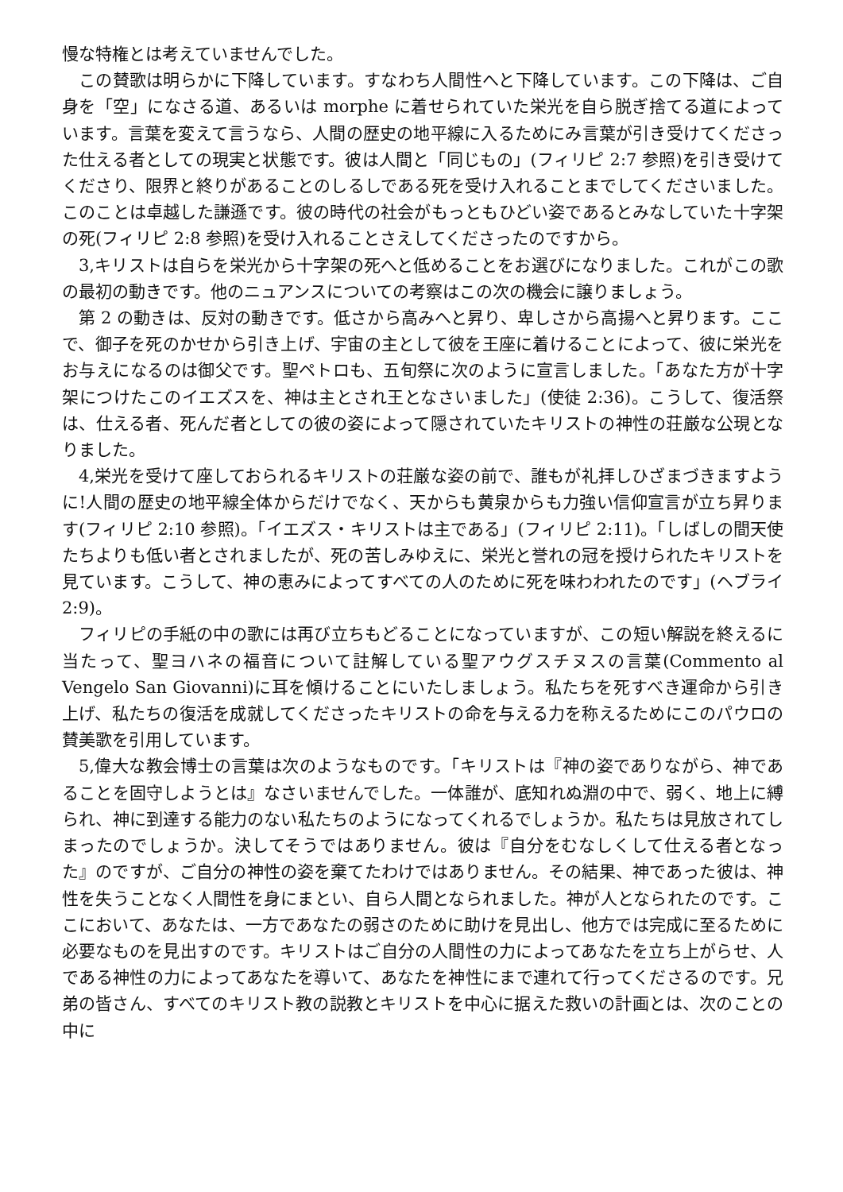慢な特権とは考えていませんでした。
この賛歌は明らかに下降しています。すなわち人間性へと下降しています。この下降は、ご自身を「空」になさる道、あるいは morphe に着せられていた栄光を自ら脱ぎ捨てる道によっています。言葉を変えて言うなら、人間の歴史の地平線に入るためにみ言葉が引き受けてくださった仕える者としての現実と状態です。彼は人間と「同じもの」(フィリピ 2:7 参照)を引き受けてくださり、限界と終りがあることのしるしである死を受け入れることまでしてくださいました。このことは卓越した謙遜です。彼の時代の社会がもっともひどい姿であるとみなしていた十字架の死(フィリピ 2:8 参照)を受け入れることさえしてくださったのですから。
3,キリストは自らを栄光から十字架の死へと低めることをお選びになりました。これがこの歌の最初の動きです。他のニュアンスについての考察はこの次の機会に譲りましょう。
第 2 の動きは、反対の動きです。低さから高みへと昇り、卑しさから高揚へと昇ります。ここで、御子を死のかせから引き上げ、宇宙の主として彼を王座に着けることによって、彼に栄光をお与えになるのは御父です。聖ペトロも、五旬祭に次のように宣言しました。「あなた方が十字架につけたこのイエズスを、神は主とされ王となさいました」(使徒 2:36)。こうして、復活祭は、仕える者、死んだ者としての彼の姿によって隠されていたキリストの神性の荘厳な公現となりました。
4,栄光を受けて座しておられるキリストの荘厳な姿の前で、誰もが礼拝しひざまづきますように!人間の歴史の地平線全体からだけでなく、天からも黄泉からも力強い信仰宣言が立ち昇ります(フィリピ 2:10 参照)。「イエズス・キリストは主である」(フィリピ 2:11)。「しばしの間天使たちよりも低い者とされましたが、死の苦しみゆえに、栄光と誉れの冠を授けられたキリストを見ています。こうして、神の恵みによってすべての人のために死を味わわれたのです」(ヘブライ 2:9)。
フィリピの手紙の中の歌には再び立ちもどることになっていますが、この短い解説を終えるに当たって、聖ヨハネの福音について註解している聖アウグスチヌスの言葉(Commento al Vengelo San Giovanni)に耳を傾けることにいたしましょう。私たちを死すべき運命から引き上げ、私たちの復活を成就してくださったキリストの命を与える力を称えるためにこのパウロの賛美歌を引用しています。
5,偉大な教会博士の言葉は次のようなものです。「キリストは『神の姿でありながら、神であることを固守しようとは』なさいませんでした。一体誰が、底知れぬ淵の中で、弱く、地上に縛られ、神に到達する能力のない私たちのようになってくれるでしょうか。私たちは見放されてしまったのでしょうか。決してそうではありません。彼は『自分をむなしくして仕える者となった』のですが、ご自分の神性の姿を棄てたわけではありません。その結果、神であった彼は、神性を失うことなく人間性を身にまとい、自ら人間となられました。神が人となられたのです。ここにおいて、あなたは、一方であなたの弱さのために助けを見出し、他方では完成に至るために必要なものを見出すのです。キリストはご自分の人間性の力によってあなたを立ち上がらせ、人である神性の力によってあなたを導いて、あなたを神性にまで連れて行ってくださるのです。兄弟の皆さん、すべてのキリスト教の説教とキリストを中心に据えた救いの計画とは、次のことの中に